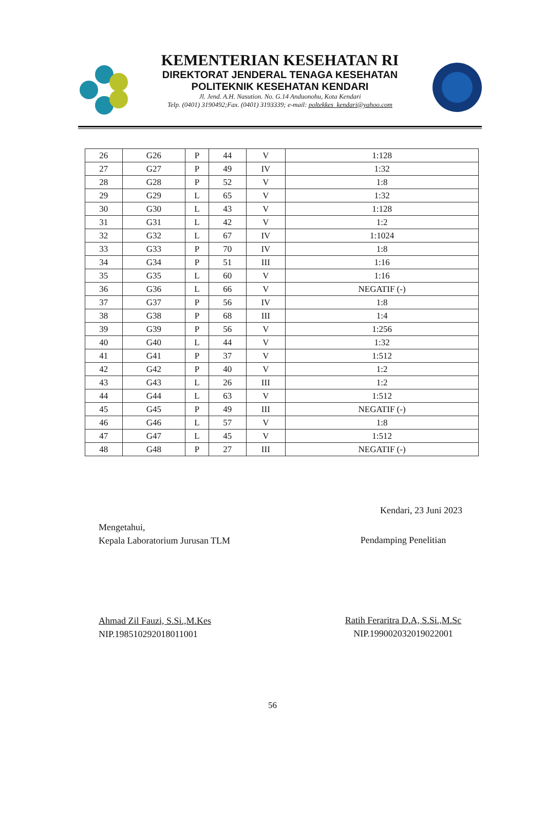KEMENTERIAN KESEHATAN RI
DIREKTORAT JENDERAL TENAGA KESEHATAN
POLITEKNIK KESEHATAN KENDARI
Jl. Jend. A.H. Nasution. No. G.14 Anduonohu, Kota Kendari
Telp. (0401) 3190492;Fax. (0401) 3193339; e-mail: poltekkes_kendari@yahoo.com
| 26 | G26 | P | 44 | V | 1:128 |
| 27 | G27 | P | 49 | IV | 1:32 |
| 28 | G28 | P | 52 | V | 1:8 |
| 29 | G29 | L | 65 | V | 1:32 |
| 30 | G30 | L | 43 | V | 1:128 |
| 31 | G31 | L | 42 | V | 1:2 |
| 32 | G32 | L | 67 | IV | 1:1024 |
| 33 | G33 | P | 70 | IV | 1:8 |
| 34 | G34 | P | 51 | III | 1:16 |
| 35 | G35 | L | 60 | V | 1:16 |
| 36 | G36 | L | 66 | V | NEGATIF (-) |
| 37 | G37 | P | 56 | IV | 1:8 |
| 38 | G38 | P | 68 | III | 1:4 |
| 39 | G39 | P | 56 | V | 1:256 |
| 40 | G40 | L | 44 | V | 1:32 |
| 41 | G41 | P | 37 | V | 1:512 |
| 42 | G42 | P | 40 | V | 1:2 |
| 43 | G43 | L | 26 | III | 1:2 |
| 44 | G44 | L | 63 | V | 1:512 |
| 45 | G45 | P | 49 | III | NEGATIF (-) |
| 46 | G46 | L | 57 | V | 1:8 |
| 47 | G47 | L | 45 | V | 1:512 |
| 48 | G48 | P | 27 | III | NEGATIF (-) |
Kendari, 23 Juni 2023
Mengetahui,
Kepala Laboratorium Jurusan TLM
Ahmad Zil Fauzi, S.Si.,M.Kes
NIP.198510292018011001
Pendamping Penelitian
Ratih Feraritra D.A, S.Si.,M.Sc
NIP.199002032019022001
56